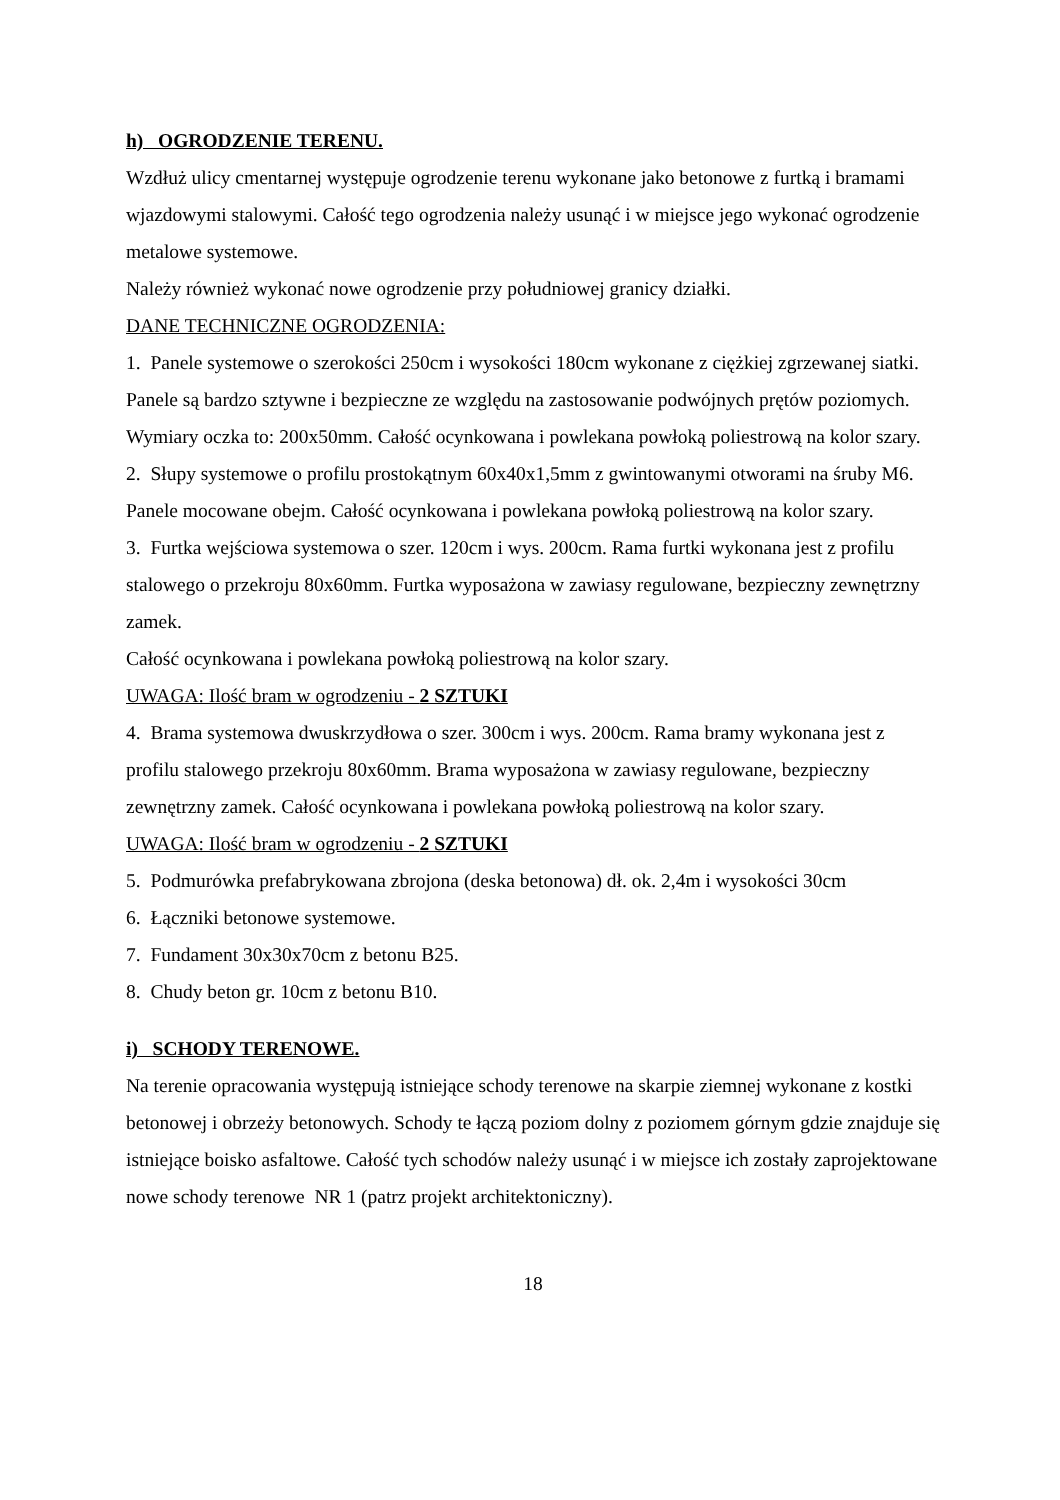h) OGRODZENIE TERENU.
Wzdłuż ulicy cmentarnej występuje ogrodzenie terenu wykonane jako betonowe z furtką i bramami wjazdowymi stalowymi. Całość tego ogrodzenia należy usunąć i w miejsce jego wykonać ogrodzenie metalowe systemowe.
Należy również wykonać nowe ogrodzenie przy południowej granicy działki.
DANE TECHNICZNE OGRODZENIA:
1. Panele systemowe o szerokości 250cm i wysokości 180cm wykonane z ciężkiej zgrzewanej siatki. Panele są bardzo sztywne i bezpieczne ze względu na zastosowanie podwójnych prętów poziomych. Wymiary oczka to: 200x50mm. Całość ocynkowana i powlekana powłoką poliestrową na kolor szary.
2. Słupy systemowe o profilu prostokątnym 60x40x1,5mm z gwintowanymi otworami na śruby M6. Panele mocowane obejm. Całość ocynkowana i powlekana powłoką poliestrową na kolor szary.
3. Furtka wejściowa systemowa o szer. 120cm i wys. 200cm. Rama furtki wykonana jest z profilu stalowego o przekroju 80x60mm. Furtka wyposażona w zawiasy regulowane, bezpieczny zewnętrzny zamek.
Całość ocynkowana i powlekana powłoką poliestrową na kolor szary.
UWAGA: Ilość bram w ogrodzeniu - 2 SZTUKI
4. Brama systemowa dwuskrzydłowa o szer. 300cm i wys. 200cm. Rama bramy wykonana jest z profilu stalowego przekroju 80x60mm. Brama wyposażona w zawiasy regulowane, bezpieczny zewnętrzny zamek. Całość ocynkowana i powlekana powłoką poliestrową na kolor szary.
UWAGA: Ilość bram w ogrodzeniu - 2 SZTUKI
5. Podmurówka prefabrykowana zbrojona (deska betonowa) dł. ok. 2,4m i wysokości 30cm
6. Łączniki betonowe systemowe.
7. Fundament 30x30x70cm z betonu B25.
8. Chudy beton gr. 10cm z betonu B10.
i) SCHODY TERENOWE.
Na terenie opracowania występują istniejące schody terenowe na skarpie ziemnej wykonane z kostki betonowej i obrzeży betonowych. Schody te łączą poziom dolny z poziomem górnym gdzie znajduje się istniejące boisko asfaltowe. Całość tych schodów należy usunąć i w miejsce ich zostały zaprojektowane nowe schody terenowe NR 1 (patrz projekt architektoniczny).
18